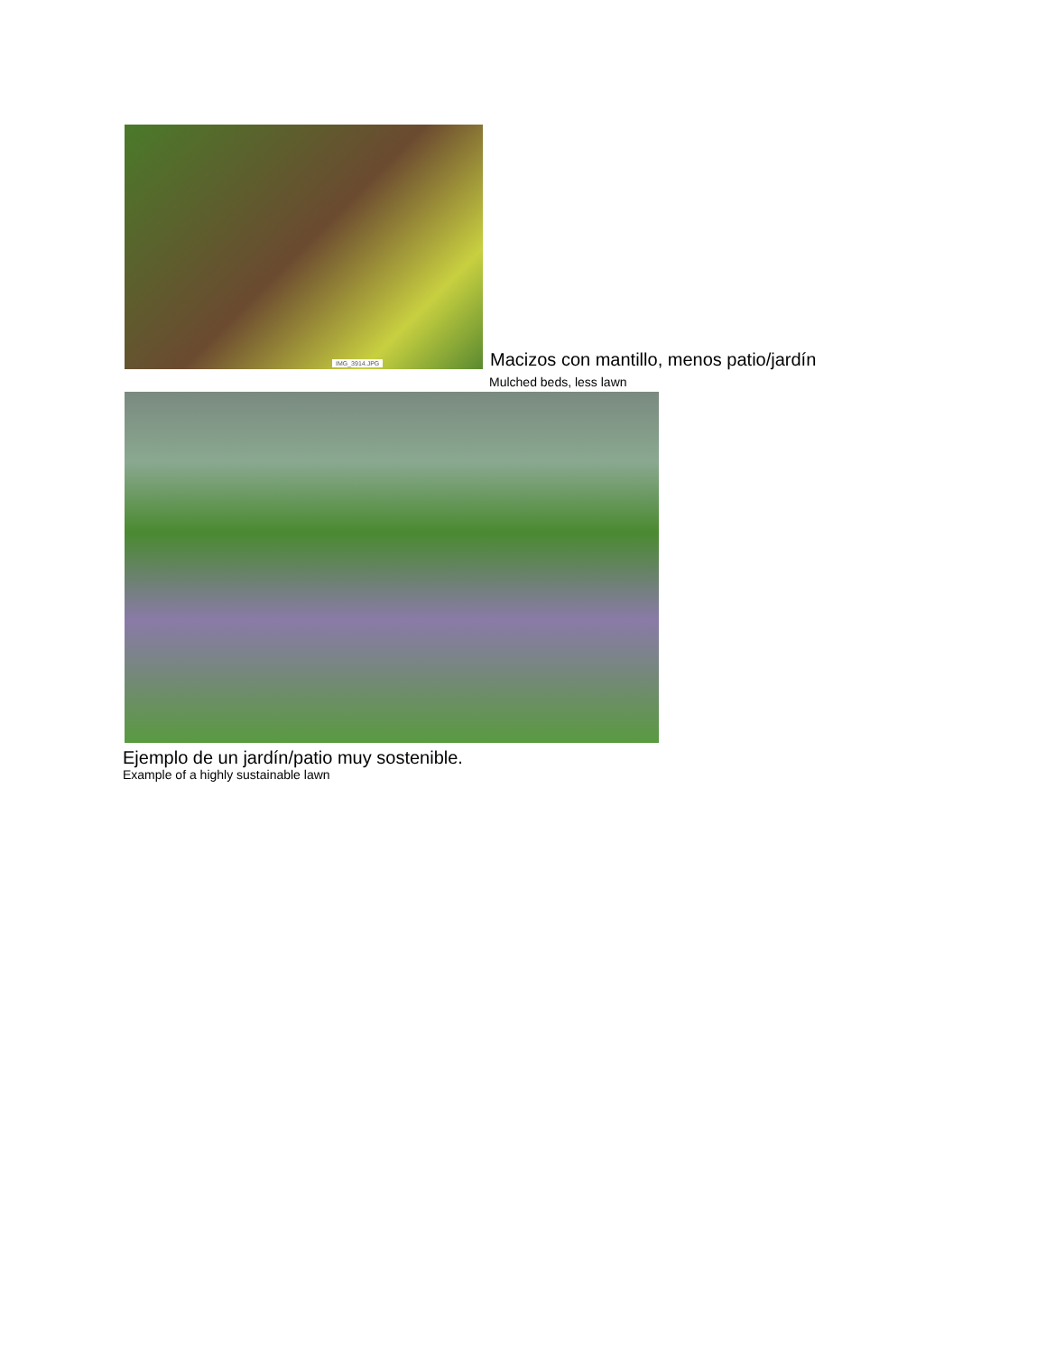IMG_3914.JPG
Macizos con mantillo, menos patio/jardín
Mulched beds, less lawn
Ejemplo de un jardín/patio muy sostenible.
Example of a highly sustainable lawn